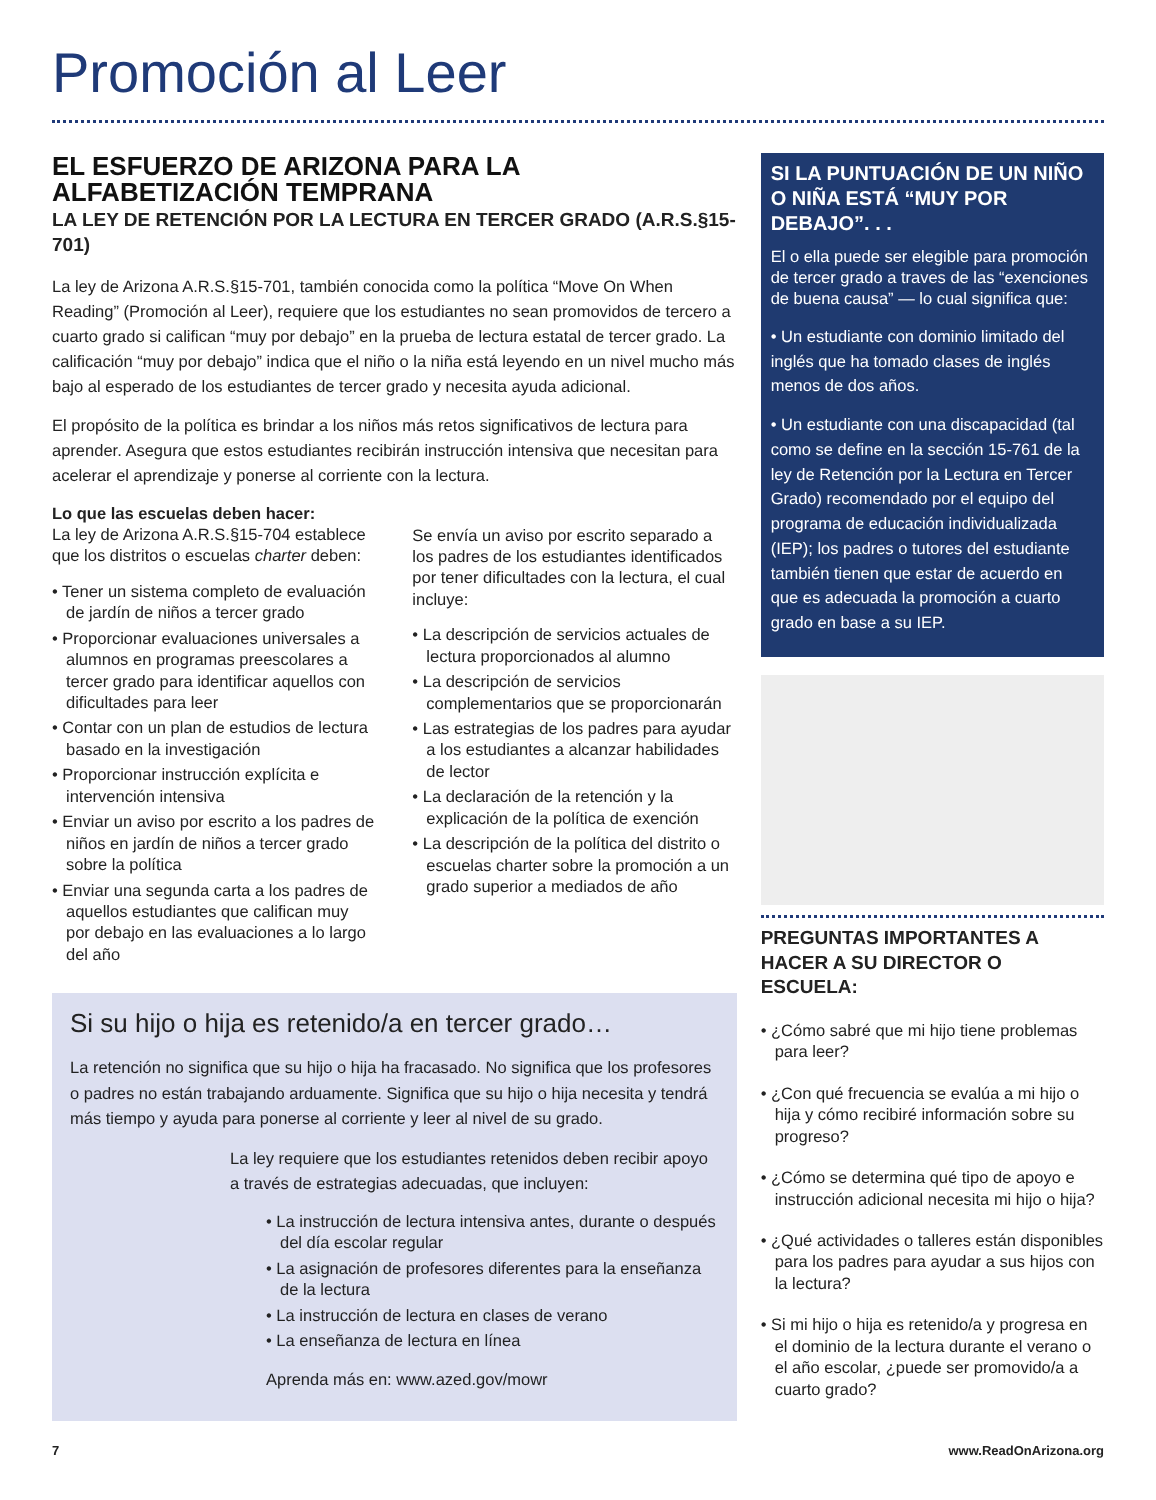Promoción al Leer
EL ESFUERZO DE ARIZONA PARA LA ALFABETIZACIÓN TEMPRANA
LA LEY DE RETENCIÓN POR LA LECTURA EN TERCER GRADO (A.R.S.§15-701)
La ley de Arizona A.R.S.§15-701, también conocida como la política “Move On When Reading” (Promoción al Leer), requiere que los estudiantes no sean promovidos de tercero a cuarto grado si califican “muy por debajo” en la prueba de lectura estatal de tercer grado. La calificación “muy por debajo” indica que el niño o la niña está leyendo en un nivel mucho más bajo al esperado de los estudiantes de tercer grado y necesita ayuda adicional.
El propósito de la política es brindar a los niños más retos significativos de lectura para aprender. Asegura que estos estudiantes recibirán instrucción intensiva que necesitan para acelerar el aprendizaje y ponerse al corriente con la lectura.
Lo que las escuelas deben hacer:
La ley de Arizona A.R.S.§15-704 establece que los distritos o escuelas charter deben:
• Tener un sistema completo de evaluación de jardín de niños a tercer grado
• Proporcionar evaluaciones universales a alumnos en programas preescolares a tercer grado para identificar aquellos con dificultades para leer
• Contar con un plan de estudios de lectura basado en la investigación
• Proporcionar instrucción explícita e intervención intensiva
• Enviar un aviso por escrito a los padres de niños en jardín de niños a tercer grado sobre la política
• Enviar una segunda carta a los padres de aquellos estudiantes que califican muy por debajo en las evaluaciones a lo largo del año
Se envía un aviso por escrito separado a los padres de los estudiantes identificados por tener dificultades con la lectura, el cual incluye:
• La descripción de servicios actuales de lectura proporcionados al alumno
• La descripción de servicios complementarios que se proporcionarán
• Las estrategias de los padres para ayudar a los estudiantes a alcanzar habilidades de lector
• La declaración de la retención y la explicación de la política de exención
• La descripción de la política del distrito o escuelas charter sobre la promoción a un grado superior a mediados de año
Si su hijo o hija es retenido/a en tercer grado…
La retención no significa que su hijo o hija ha fracasado. No significa que los profesores o padres no están trabajando arduamente. Significa que su hijo o hija necesita y tendrá más tiempo y ayuda para ponerse al corriente y leer al nivel de su grado.
La ley requiere que los estudiantes retenidos deben recibir apoyo a través de estrategias adecuadas, que incluyen:
• La instrucción de lectura intensiva antes, durante o después del día escolar regular
• La asignación de profesores diferentes para la enseñanza de la lectura
• La instrucción de lectura en clases de verano
• La enseñanza de lectura en línea
Aprenda más en: www.azed.gov/mowr
SI LA PUNTUACIÓN DE UN NIÑO O NIÑA ESTÁ “MUY POR DEBAJO”. . .
El o ella puede ser elegible para promoción de tercer grado a traves de las “exenciones de buena causa” — lo cual significa que:
• Un estudiante con dominio limitado del inglés que ha tomado clases de inglés menos de dos años.
• Un estudiante con una discapacidad (tal como se define en la sección 15-761 de la ley de Retención por la Lectura en Tercer Grado) recomendado por el equipo del programa de educación individualizada (IEP); los padres o tutores del estudiante también tienen que estar de acuerdo en que es adecuada la promoción a cuarto grado en base a su IEP.
PREGUNTAS IMPORTANTES A HACER A SU DIRECTOR O ESCUELA:
• ¿Cómo sabré que mi hijo tiene problemas para leer?
• ¿Con qué frecuencia se evalúa a mi hijo o hija y cómo recibiré información sobre su progreso?
• ¿Cómo se determina qué tipo de apoyo e instrucción adicional necesita mi hijo o hija?
• ¿Qué actividades o talleres están disponibles para los padres para ayudar a sus hijos con la lectura?
• Si mi hijo o hija es retenido/a y progresa en el dominio de la lectura durante el verano o el año escolar, ¿puede ser promovido/a a cuarto grado?
7 www.ReadOnArizona.org